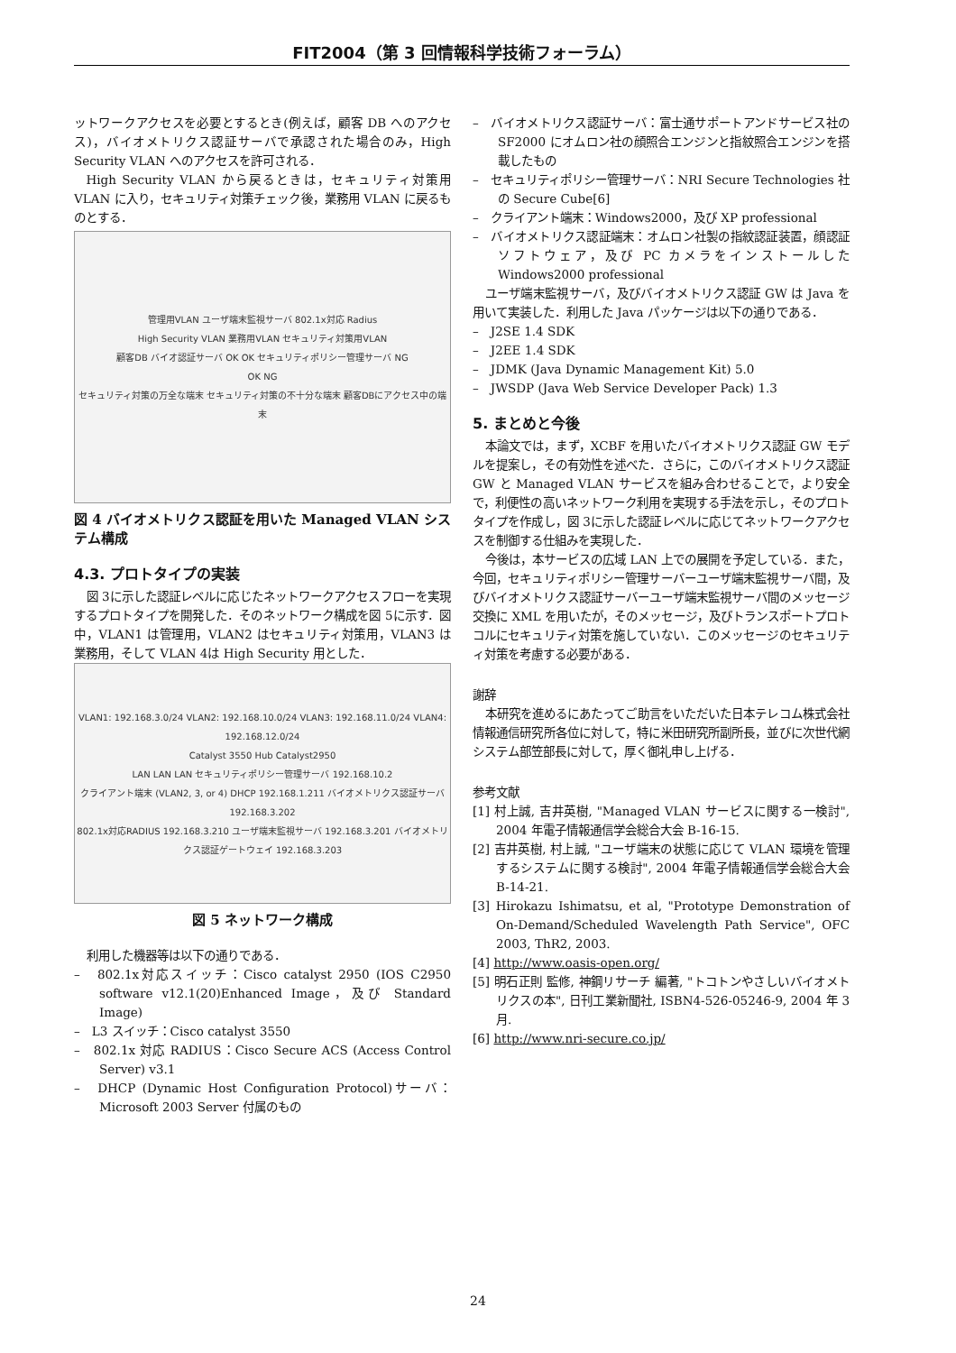FIT2004（第 3 回情報科学技術フォーラム）
ットワークアクセスを必要とするとき(例えば，顧客 DB へのアクセス)，バイオメトリクス認証サーバで承認された場合のみ，High Security VLAN へのアクセスを許可される．
High Security VLAN から戻るときは，セキュリティ対策用 VLAN に入り，セキュリティ対策チェック後，業務用 VLAN に戻るものとする．
管理用VLAN ユーザ端末監視サーバ 802.1x対応 Radius
High Security VLAN 業務用VLAN セキュリティ対策用VLAN
顧客DB バイオ認証サーバ OK OK セキュリティポリシー管理サーバ NG
OK NG
セキュリティ対策の万全な端末 セキュリティ対策の不十分な端末 顧客DBにアクセス中の端末
図 4 バイオメトリクス認証を用いた Managed VLAN システム構成
4.3. プロトタイプの実装
図 3に示した認証レベルに応じたネットワークアクセスフローを実現するプロトタイプを開発した．そのネットワーク構成を図 5に示す．図中，VLAN1 は管理用，VLAN2 はセキュリティ対策用，VLAN3 は業務用，そして VLAN 4は High Security 用とした．
VLAN1: 192.168.3.0/24 VLAN2: 192.168.10.0/24 VLAN3: 192.168.11.0/24 VLAN4: 192.168.12.0/24
Catalyst 3550 Hub Catalyst2950
LAN LAN LAN セキュリティポリシー管理サーバ 192.168.10.2
クライアント端末 (VLAN2, 3, or 4) DHCP 192.168.1.211 バイオメトリクス認証サーバ 192.168.3.202
802.1x対応RADIUS 192.168.3.210 ユーザ端末監視サーバ 192.168.3.201 バイオメトリクス認証ゲートウェイ 192.168.3.203
図 5 ネットワーク構成
利用した機器等は以下の通りである．
–　802.1x対応スイッチ：Cisco catalyst 2950 (IOS C2950 software v12.1(20)Enhanced Image，及び Standard Image)
–　L3 スイッチ：Cisco catalyst 3550
–　802.1x 対応 RADIUS：Cisco Secure ACS (Access Control Server) v3.1
–　DHCP (Dynamic Host Configuration Protocol)サーバ：Microsoft 2003 Server 付属のもの
–　バイオメトリクス認証サーバ：富士通サポートアンドサービス社の SF2000 にオムロン社の顔照合エンジンと指紋照合エンジンを搭載したもの
–　セキュリティポリシー管理サーバ：NRI Secure Technologies 社の Secure Cube[6]
–　クライアント端末：Windows2000，及び XP professional
–　バイオメトリクス認証端末：オムロン社製の指紋認証装置，顔認証ソフトウェア，及び PC カメラをインストールした Windows2000 professional
ユーザ端末監視サーバ，及びバイオメトリクス認証 GW は Java を用いて実装した．利用した Java パッケージは以下の通りである．
–　J2SE 1.4 SDK
–　J2EE 1.4 SDK
–　JDMK (Java Dynamic Management Kit) 5.0
–　JWSDP (Java Web Service Developer Pack) 1.3
5. まとめと今後
本論文では，まず，XCBF を用いたバイオメトリクス認証 GW モデルを提案し，その有効性を述べた．さらに，このバイオメトリクス認証 GW と Managed VLAN サービスを組み合わせることで，より安全で，利便性の高いネットワーク利用を実現する手法を示し，そのプロトタイプを作成し，図 3に示した認証レベルに応じてネットワークアクセスを制御する仕組みを実現した．
今後は，本サービスの広域 LAN 上での展開を予定している．また，今回，セキュリティポリシー管理サーバーユーザ端末監視サーバ間，及びバイオメトリクス認証サーバーユーザ端末監視サーバ間のメッセージ交換に XML を用いたが，そのメッセージ，及びトランスポートプロトコルにセキュリティ対策を施していない．このメッセージのセキュリティ対策を考慮する必要がある．
謝辞
本研究を進めるにあたってご助言をいただいた日本テレコム株式会社情報通信研究所各位に対して，特に米田研究所副所長，並びに次世代網システム部笠部長に対して，厚く御礼申し上げる．
参考文献
[1] 村上誠, 吉井英樹, "Managed VLAN サービスに関する一検討", 2004 年電子情報通信学会総合大会 B-16-15.
[2] 吉井英樹, 村上誠, "ユーザ端末の状態に応じて VLAN 環境を管理するシステムに関する検討", 2004 年電子情報通信学会総合大会 B-14-21.
[3] Hirokazu Ishimatsu, et al, "Prototype Demonstration of On-Demand/Scheduled Wavelength Path Service", OFC 2003, ThR2, 2003.
[4] http://www.oasis-open.org/
[5] 明石正則 監修, 神鋼リサーチ 編著, "トコトンやさしいバイオメトリクスの本", 日刊工業新聞社, ISBN4-526-05246-9, 2004 年 3 月.
[6] http://www.nri-secure.co.jp/
24